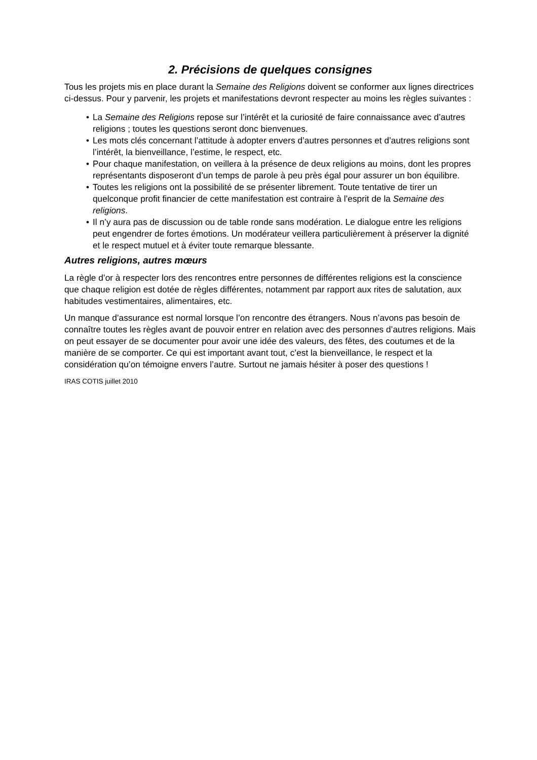2. Précisions de quelques consignes
Tous les projets mis en place durant la Semaine des Religions doivent se conformer aux lignes directrices ci-dessus. Pour y parvenir, les projets et manifestations devront respecter au moins les règles suivantes :
• La Semaine des Religions repose sur l’intérêt et la curiosité de faire connaissance avec d’autres religions ; toutes les questions seront donc bienvenues.
• Les mots clés concernant l’attitude à adopter envers d’autres personnes et d’autres religions sont l’intérêt, la bienveillance, l’estime, le respect, etc.
• Pour chaque manifestation, on veillera à la présence de deux religions au moins, dont les propres représentants disposeront d’un temps de parole à peu près égal pour assurer un bon équilibre.
• Toutes les religions ont la possibilité de se présenter librement. Toute tentative de tirer un quelconque profit financier de cette manifestation est contraire à l’esprit de la Semaine des religions.
• Il n’y aura pas de discussion ou de table ronde sans modération. Le dialogue entre les religions peut engendrer de fortes émotions. Un modérateur veillera particulièrement à préserver la dignité et le respect mutuel et à éviter toute remarque blessante.
Autres religions, autres mœurs
La règle d’or à respecter lors des rencontres entre personnes de différentes religions est la conscience que chaque religion est dotée de règles différentes, notamment par rapport aux rites de salutation, aux habitudes vestimentaires, alimentaires, etc.
Un manque d’assurance est normal lorsque l’on rencontre des étrangers. Nous n’avons pas besoin de connaître toutes les règles avant de pouvoir entrer en relation avec des personnes d’autres religions. Mais on peut essayer de se documenter pour avoir une idée des valeurs, des fêtes, des coutumes et de la manière de se comporter. Ce qui est important avant tout, c’est la bienveillance, le respect et la considération qu’on témoigne envers l’autre. Surtout ne jamais hésiter à poser des questions !
IRAS COTIS juillet 2010